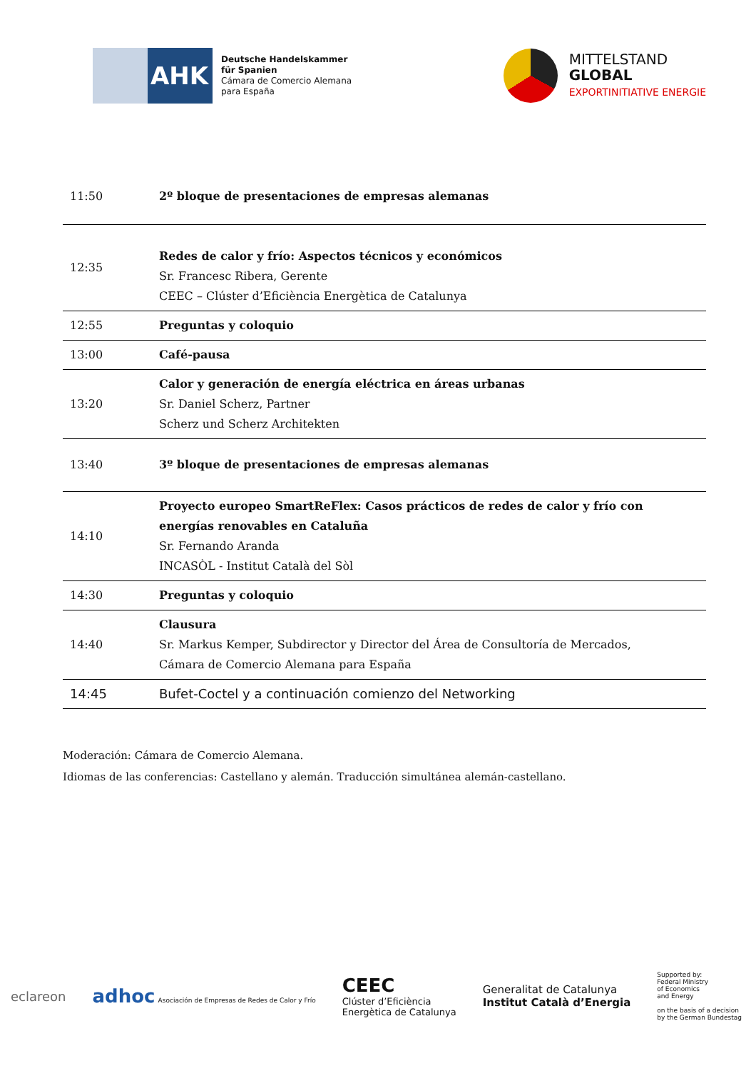AHK
Deutsche Handelskammer
für Spanien
Cámara de Comercio Alemana
para España
MITTELSTAND
GLOBAL
EXPORTINITIATIVE ENERGIE
| 11:50 | 2º bloque de presentaciones de empresas alemanas |
| 12:35 | Redes de calor y frío: Aspectos técnicos y económicos Sr. Francesc Ribera, Gerente CEEC – Clúster d’Eficiència Energètica de Catalunya |
| 12:55 | Preguntas y coloquio |
| 13:00 | Café-pausa |
| 13:20 | Calor y generación de energía eléctrica en áreas urbanas Sr. Daniel Scherz, Partner Scherz und Scherz Architekten |
| 13:40 | 3º bloque de presentaciones de empresas alemanas |
| 14:10 | Proyecto europeo SmartReFlex: Casos prácticos de redes de calor y frío con energías renovables en Cataluña Sr. Fernando Aranda INCASÒL - Institut Català del Sòl |
| 14:30 | Preguntas y coloquio |
| 14:40 | Clausura Sr. Markus Kemper, Subdirector y Director del Área de Consultoría de Mercados, Cámara de Comercio Alemana para España |
| 14:45 | Bufet-Coctel y a continuación comienzo del Networking |
Moderación: Cámara de Comercio Alemana.
Idiomas de las conferencias: Castellano y alemán. Traducción simultánea alemán-castellano.
eclareon adhoc Asociación de Empresas de Redes de Calor y Frío CEEC
Clúster d’Eficiència
Energètica de Catalunya Generalitat de Catalunya
Institut Català d’Energia Supported by:
Federal Ministry
of Economics
and Energy
on the basis of a decision
by the German Bundestag